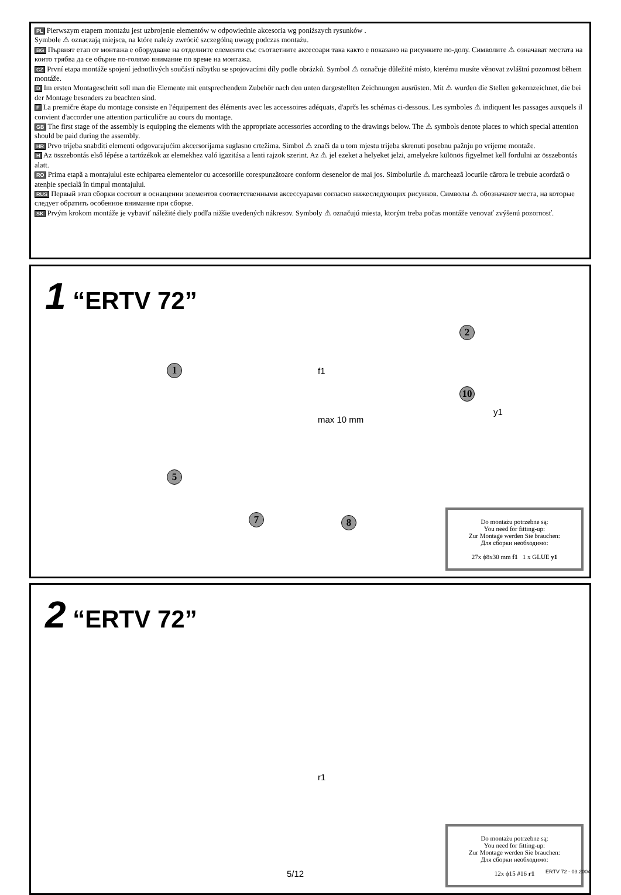PL Pierwszym etapem montażu jest uzbrojenie elementów w odpowiednie akcesoria wg poniższych rysunków .
Symbole ⚠ oznaczają miejsca, na które należy zwrócić szczególną uwagę podczas montażu.
BG Първият етап от монтажа е оборудване на отделните елементи със съответните аксесоари така както е показано на рисунките по-долу. Символите ⚠ означават местата на които трябва да се обърне по-голямо внимание по време на монтажа.
CZ První etapa montáže spojení jednotlivých součástí nábytku se spojovacími díly podle obrázků. Symbol ⚠ označuje důležité místo, kterému musíte věnovat zvláštní pozornost během montáže.
D Im ersten Montageschritt soll man die Elemente mit entsprechendem Zubehör nach den unten dargestellten Zeichnungen ausrüsten. Mit ⚠ wurden die Stellen gekennzeichnet, die bei der Montage besonders zu beachten sind.
F La premičre étape du montage consiste en l'équipement des éléments avec les accessoires adéquats, d'aprčs les schémas ci-dessous. Les symboles ⚠ indiquent les passages auxquels il convient d'accorder une attention particuličre au cours du montage.
GB The first stage of the assembly is equipping the elements with the appropriate accessories according to the drawings below. The ⚠ symbols denote places to which special attention should be paid during the assembly.
HR Prvo trijeba snabditi elementi odgovarajućim akcersorijama suglasno crtežima. Simbol ⚠ znači da u tom mjestu trijeba skrenuti posebnu pažnju po vrijeme montaže.
H Az összebontás első lépése a tartózékok az elemekhez való igazitása a lenti rajzok szerint. Az ⚠ jel ezeket a helyeket jelzi, amelyekre különös figyelmet kell fordulni az összebontás alatt.
RO Prima etapã a montajului este echiparea elementelor cu accesoriile corespunzãtoare conform desenelor de mai jos. Simbolurile ⚠ marcheazã locurile cãrora le trebuie acordatã o atenþie specialã în timpul montajului.
RUS Первый этап сборки состоит в оснащении элементов соответственными аксессуарами согласно нижеследующих рисунков. Символы ⚠ обозначают места, на которые следует обратить особенное внимание при сборке.
SK Prvým krokom montáže je vybaviť náležité diely podľa nižšie uvedených nákresov. Symboly ⚠ označujú miesta, ktorým treba počas montáže venovať zvýšenú pozornosť.
1 “ERTV 72”
1
2
5
7 8
10
f1
max 10 mm
y1
Do montażu potrzebne są:
You need for fitting-up:
Zur Montage werden Sie brauchen:
Для сборки необходимо:
27x ϕ8x30 mm f1 1 x GLUE y1
2 “ERTV 72”
r1
Do montażu potrzebne są:
You need for fitting-up:
Zur Montage werden Sie brauchen:
Для сборки необходимо:
12x ϕ15 #16 r1
5/12 ERTV 72 - 03.2004